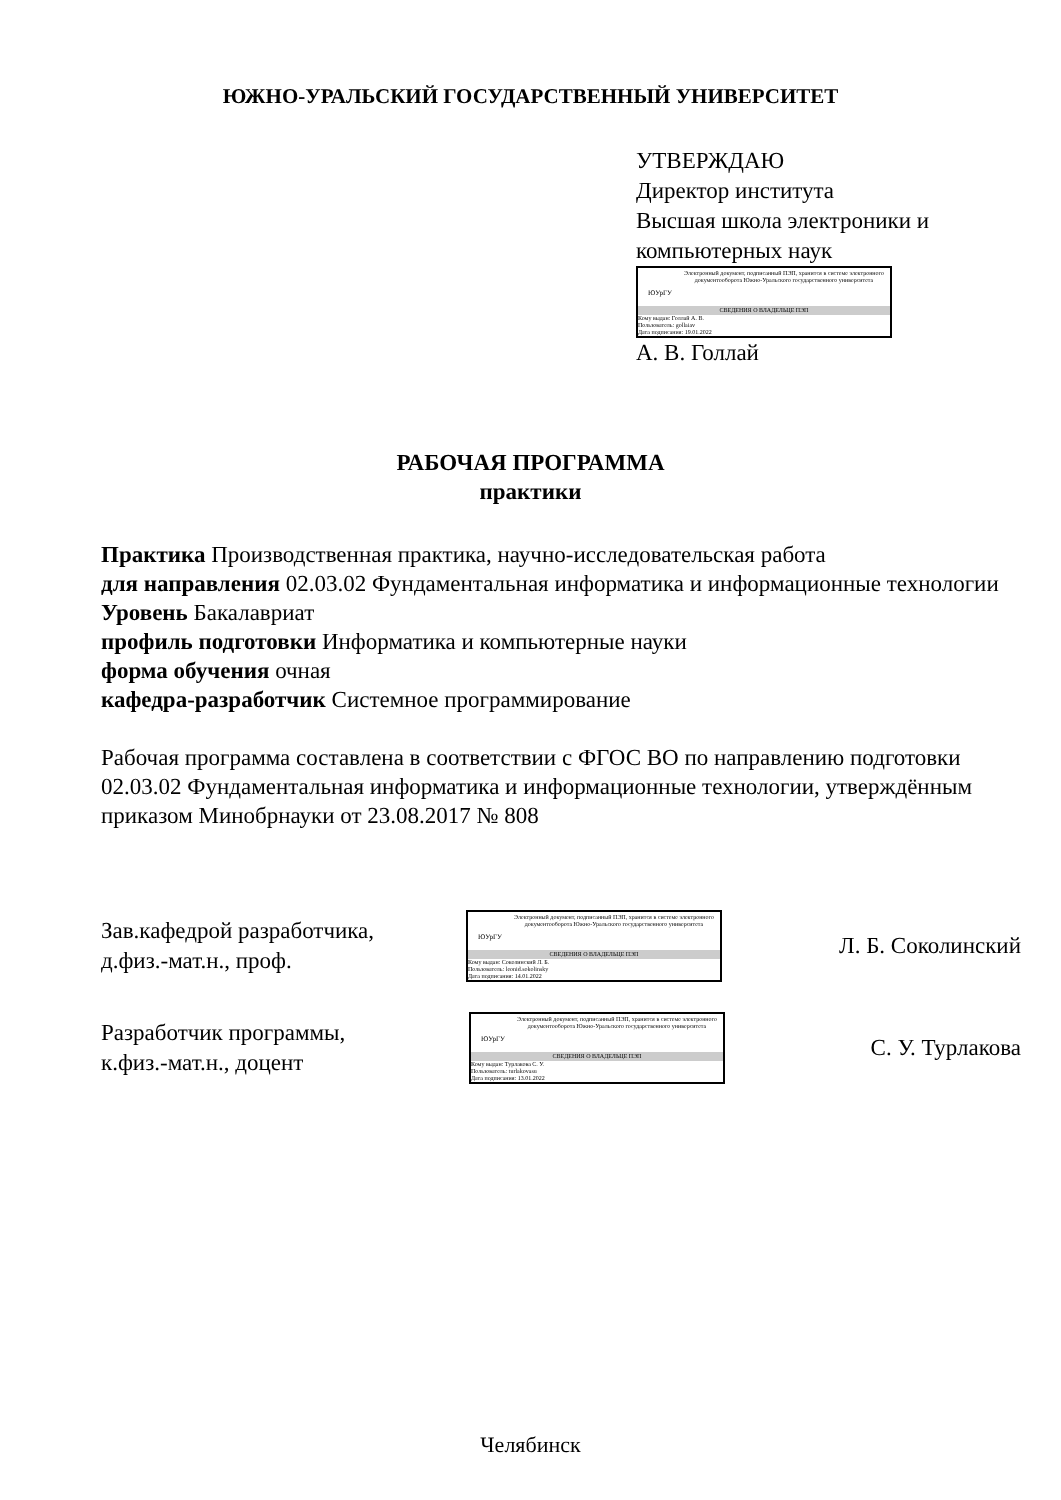ЮЖНО-УРАЛЬСКИЙ ГОСУДАРСТВЕННЫЙ УНИВЕРСИТЕТ
УТВЕРЖДАЮ
Директор института
Высшая школа электроники и
компьютерных наук
ЮУрГУ
Электронный документ, подписанный ПЭП, хранится в системе электронного документооборота Южно-Уральского государственного университета
СВЕДЕНИЯ О ВЛАДЕЛЬЦЕ ПЭП
Кому выдан: Голлай А. В.
Пользователь: gollaiav
Дата подписания: 19.01.2022
А. В. Голлай
РАБОЧАЯ ПРОГРАММА
практики
Практика Производственная практика, научно-исследовательская работа
для направления 02.03.02 Фундаментальная информатика и информационные технологии
Уровень Бакалавриат
профиль подготовки Информатика и компьютерные науки
форма обучения очная
кафедра-разработчик Системное программирование
Рабочая программа составлена в соответствии с ФГОС ВО по направлению подготовки 02.03.02 Фундаментальная информатика и информационные технологии, утверждённым приказом Минобрнауки от 23.08.2017 № 808
Зав.кафедрой разработчика,
д.физ.-мат.н., проф.
ЮУрГУ
Электронный документ, подписанный ПЭП, хранится в системе электронного документооборота Южно-Уральского государственного университета
СВЕДЕНИЯ О ВЛАДЕЛЬЦЕ ПЭП
Кому выдан: Соколинский Л. Б.
Пользователь: leonid.sokolinsky
Дата подписания: 14.01.2022
Л. Б. Соколинский
Разработчик программы,
к.физ.-мат.н., доцент
ЮУрГУ
Электронный документ, подписанный ПЭП, хранится в системе электронного документооборота Южно-Уральского государственного университета
СВЕДЕНИЯ О ВЛАДЕЛЬЦЕ ПЭП
Кому выдан: Турлакова С. У.
Пользователь: turlakovasu
Дата подписания: 13.01.2022
С. У. Турлакова
Челябинск